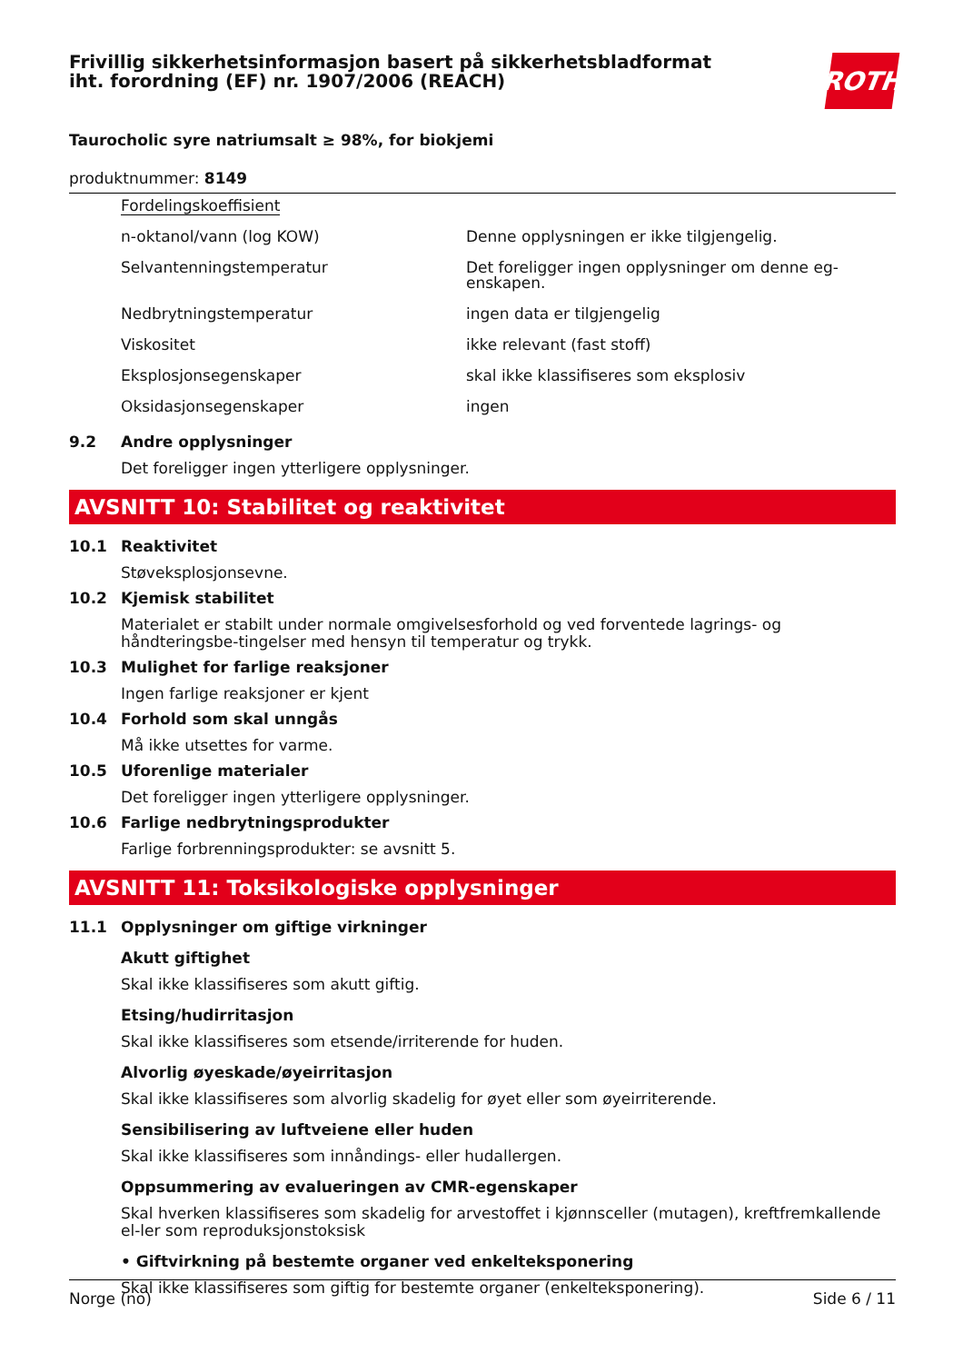Frivillig sikkerhetsinformasjon basert på sikkerhetsbladformat
iht. forordning (EF) nr. 1907/2006 (REACH)
ROTH
Taurocholic syre natriumsalt ≥ 98%, for biokjemi
produktnummer: 8149
| Fordelingskoeffisient | |
| n-oktanol/vann (log KOW) | Denne opplysningen er ikke tilgjengelig. |
| Selvantenningstemperatur | Det foreligger ingen opplysninger om denne eg-enskapen. |
| Nedbrytningstemperatur | ingen data er tilgjengelig |
| Viskositet | ikke relevant (fast stoff) |
| Eksplosjonsegenskaper | skal ikke klassifiseres som eksplosiv |
| Oksidasjonsegenskaper | ingen |
9.2 Andre opplysninger
Det foreligger ingen ytterligere opplysninger.
AVSNITT 10: Stabilitet og reaktivitet
10.1 Reaktivitet
Støveksplosjonsevne.
10.2 Kjemisk stabilitet
Materialet er stabilt under normale omgivelsesforhold og ved forventede lagrings- og håndteringsbe-tingelser med hensyn til temperatur og trykk.
10.3 Mulighet for farlige reaksjoner
Ingen farlige reaksjoner er kjent
10.4 Forhold som skal unngås
Må ikke utsettes for varme.
10.5 Uforenlige materialer
Det foreligger ingen ytterligere opplysninger.
10.6 Farlige nedbrytningsprodukter
Farlige forbrenningsprodukter: se avsnitt 5.
AVSNITT 11: Toksikologiske opplysninger
11.1 Opplysninger om giftige virkninger
Akutt giftighet
Skal ikke klassifiseres som akutt giftig.
Etsing/hudirritasjon
Skal ikke klassifiseres som etsende/irriterende for huden.
Alvorlig øyeskade/øyeirritasjon
Skal ikke klassifiseres som alvorlig skadelig for øyet eller som øyeirriterende.
Sensibilisering av luftveiene eller huden
Skal ikke klassifiseres som innåndings- eller hudallergen.
Oppsummering av evalueringen av CMR-egenskaper
Skal hverken klassifiseres som skadelig for arvestoffet i kjønnsceller (mutagen), kreftfremkallende el-ler som reproduksjonstoksisk
• Giftvirkning på bestemte organer ved enkelteksponering
Skal ikke klassifiseres som giftig for bestemte organer (enkelteksponering).
Norge (no) Side 6 / 11